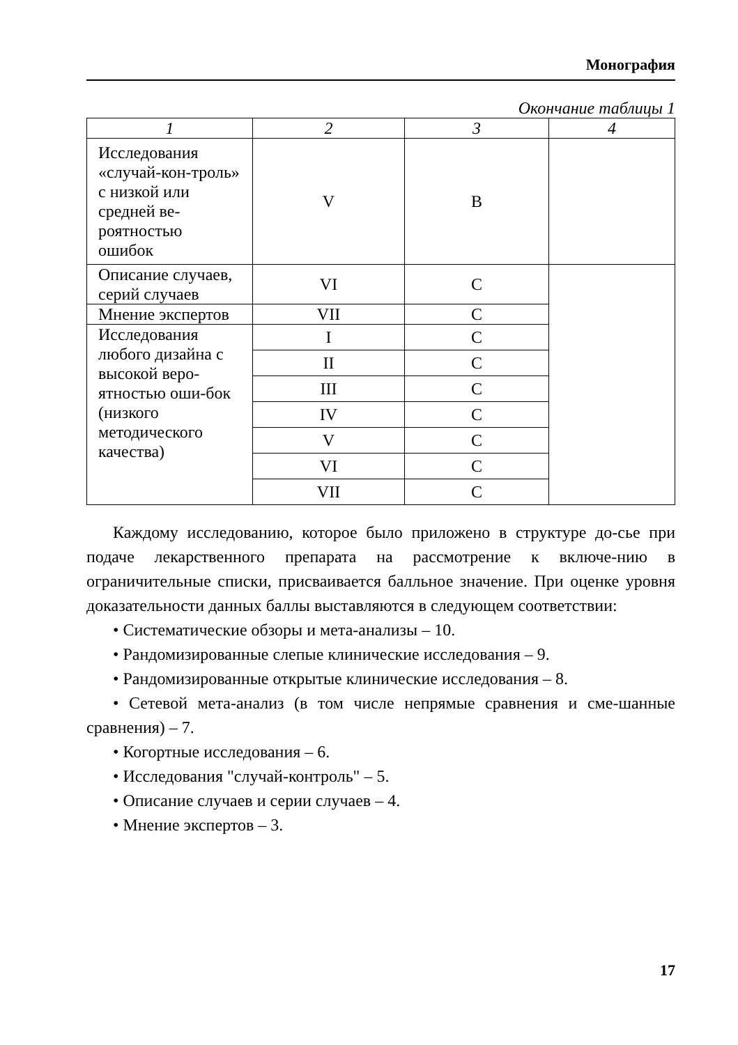Монография
Окончание таблицы 1
| 1 | 2 | 3 | 4 |
| --- | --- | --- | --- |
| Исследования «случай-кон-троль» с низкой или средней ве-роятностью ошибок | V | B | |
| Описание случаев, серий случаев | VI | C | |
| Мнение экспертов | VII | C | |
| Исследования любого дизайна с высокой веро-ятностью оши-бок (низкого методического качества) | I | C | |
| | II | C | |
| | III | C | |
| | IV | C | |
| | V | C | |
| | VI | C | |
| | VII | C | |
Каждому исследованию, которое было приложено в структуре до-сье при подаче лекарственного препарата на рассмотрение к включе-нию в ограничительные списки, присваивается балльное значение. При оценке уровня доказательности данных баллы выставляются в следующем соответствии:
• Систематические обзоры и мета-анализы – 10.
• Рандомизированные слепые клинические исследования – 9.
• Рандомизированные открытые клинические исследования – 8.
• Сетевой мета-анализ (в том числе непрямые сравнения и сме-шанные сравнения) – 7.
• Когортные исследования – 6.
• Исследования "случай-контроль" – 5.
• Описание случаев и серии случаев – 4.
• Мнение экспертов – 3.
17